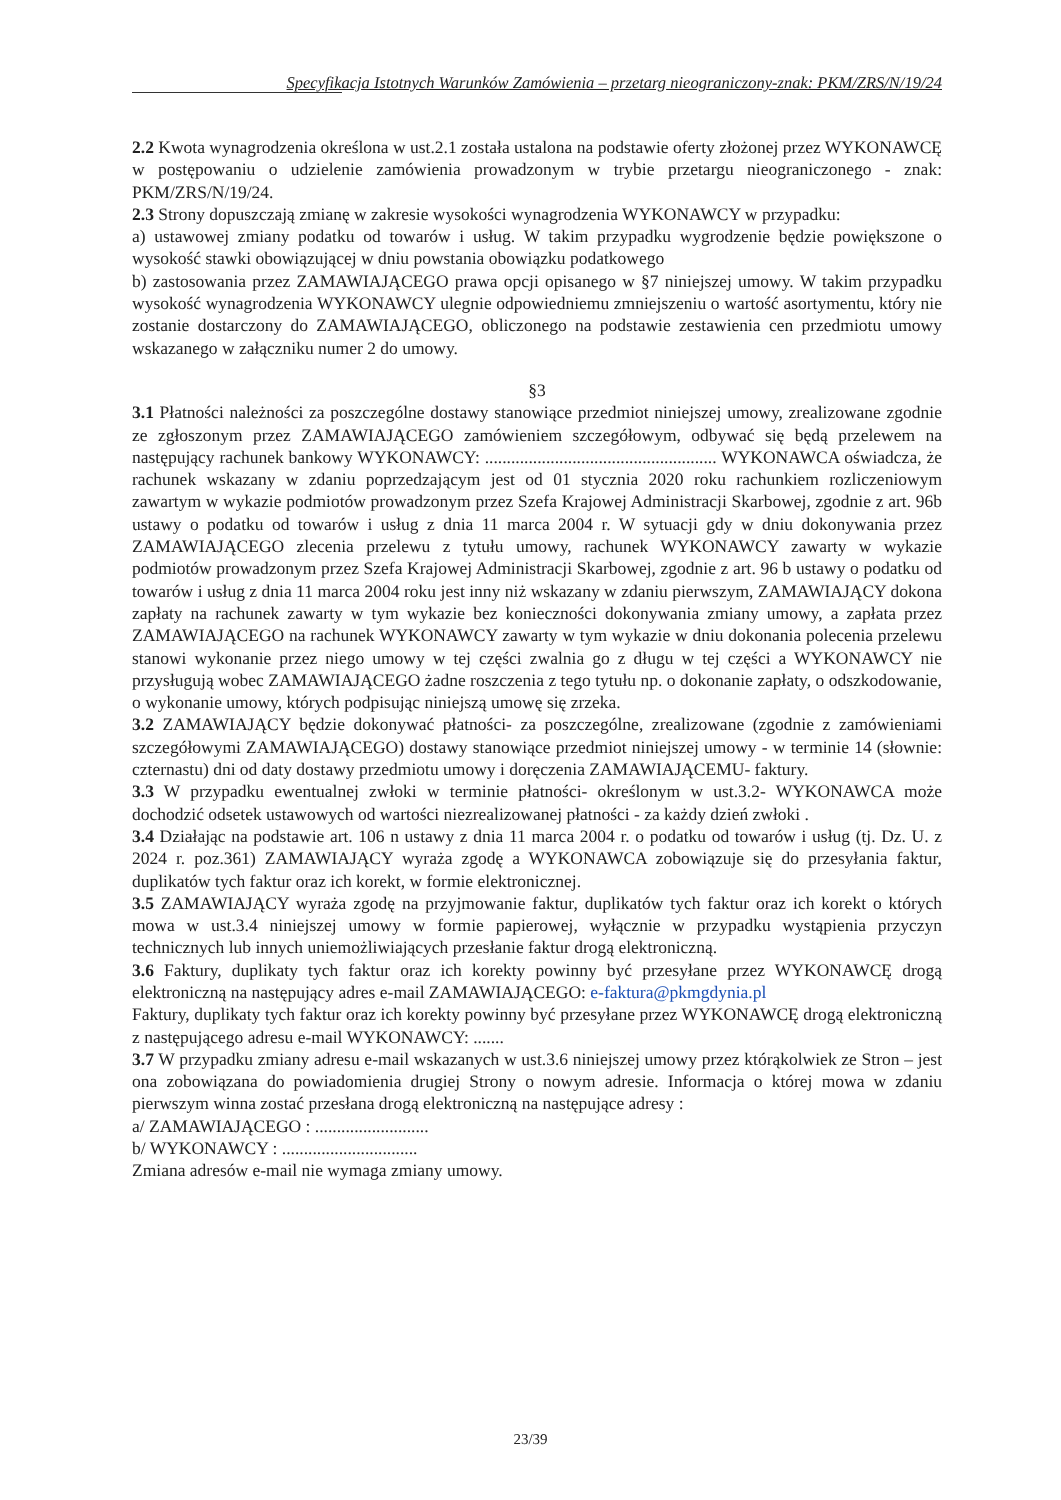Specyfikacja Istotnych Warunków Zamówienia – przetarg nieograniczony-znak: PKM/ZRS/N/19/24
2.2 Kwota wynagrodzenia określona w ust.2.1 została ustalona na podstawie oferty złożonej przez WYKONAWCĘ w postępowaniu o udzielenie zamówienia prowadzonym w trybie przetargu nieograniczonego - znak: PKM/ZRS/N/19/24.
2.3 Strony dopuszczają zmianę w zakresie wysokości wynagrodzenia WYKONAWCY w przypadku:
a) ustawowej zmiany podatku od towarów i usług. W takim przypadku wygrodzenie będzie powiększone o wysokość stawki obowiązującej w dniu powstania obowiązku podatkowego
b) zastosowania przez ZAMAWIAJĄCEGO prawa opcji opisanego w §7 niniejszej umowy. W takim przypadku wysokość wynagrodzenia WYKONAWCY ulegnie odpowiedniemu zmniejszeniu o wartość asortymentu, który nie zostanie dostarczony do ZAMAWIAJĄCEGO, obliczonego na podstawie zestawienia cen przedmiotu umowy wskazanego w załączniku numer 2 do umowy.
§3
3.1 Płatności należności za poszczególne dostawy stanowiące przedmiot niniejszej umowy, zrealizowane zgodnie ze zgłoszonym przez ZAMAWIAJĄCEGO zamówieniem szczegółowym, odbywać się będą przelewem na następujący rachunek bankowy WYKONAWCY: ..................................................... WYKONAWCA oświadcza, że rachunek wskazany w zdaniu poprzedzającym jest od 01 stycznia 2020 roku rachunkiem rozliczeniowym zawartym w wykazie podmiotów prowadzonym przez Szefa Krajowej Administracji Skarbowej, zgodnie z art. 96b ustawy o podatku od towarów i usług z dnia 11 marca 2004 r. W sytuacji gdy w dniu dokonywania przez ZAMAWIAJĄCEGO zlecenia przelewu z tytułu umowy, rachunek WYKONAWCY zawarty w wykazie podmiotów prowadzonym przez Szefa Krajowej Administracji Skarbowej, zgodnie z art. 96 b ustawy o podatku od towarów i usług z dnia 11 marca 2004 roku jest inny niż wskazany w zdaniu pierwszym, ZAMAWIAJĄCY dokona zapłaty na rachunek zawarty w tym wykazie bez konieczności dokonywania zmiany umowy, a zapłata przez ZAMAWIAJĄCEGO na rachunek WYKONAWCY zawarty w tym wykazie w dniu dokonania polecenia przelewu stanowi wykonanie przez niego umowy w tej części zwalnia go z długu w tej części a WYKONAWCY nie przysługują wobec ZAMAWIAJĄCEGO żadne roszczenia z tego tytułu np. o dokonanie zapłaty, o odszkodowanie, o wykonanie umowy, których podpisując niniejszą umowę się zrzeka.
3.2 ZAMAWIAJĄCY będzie dokonywać płatności- za poszczególne, zrealizowane (zgodnie z zamówieniami szczegółowymi ZAMAWIAJĄCEGO) dostawy stanowiące przedmiot niniejszej umowy - w terminie 14 (słownie: czternastu) dni od daty dostawy przedmiotu umowy i doręczenia ZAMAWIAJĄCEMU- faktury.
3.3 W przypadku ewentualnej zwłoki w terminie płatności- określonym w ust.3.2- WYKONAWCA może dochodzić odsetek ustawowych od wartości niezrealizowanej płatności - za każdy dzień zwłoki .
3.4 Działając na podstawie art. 106 n ustawy z dnia 11 marca 2004 r. o podatku od towarów i usług (tj. Dz. U. z 2024 r. poz.361) ZAMAWIAJĄCY wyraża zgodę a WYKONAWCA zobowiązuje się do przesyłania faktur, duplikatów tych faktur oraz ich korekt, w formie elektronicznej.
3.5 ZAMAWIAJĄCY wyraża zgodę na przyjmowanie faktur, duplikatów tych faktur oraz ich korekt o których mowa w ust.3.4 niniejszej umowy w formie papierowej, wyłącznie w przypadku wystąpienia przyczyn technicznych lub innych uniemożliwiających przesłanie faktur drogą elektroniczną.
3.6 Faktury, duplikaty tych faktur oraz ich korekty powinny być przesyłane przez WYKONAWCĘ drogą elektroniczną na następujący adres e-mail ZAMAWIAJĄCEGO: e-faktura@pkmgdynia.pl
Faktury, duplikaty tych faktur oraz ich korekty powinny być przesyłane przez WYKONAWCĘ drogą elektroniczną z następującego adresu e-mail WYKONAWCY: .......
3.7 W przypadku zmiany adresu e-mail wskazanych w ust.3.6 niniejszej umowy przez którąkolwiek ze Stron – jest ona zobowiązana do powiadomienia drugiej Strony o nowym adresie. Informacja o której mowa w zdaniu pierwszym winna zostać przesłana drogą elektroniczną na następujące adresy :
a/ ZAMAWIAJĄCEGO : ..........................
b/ WYKONAWCY : ...............................
Zmiana adresów e-mail nie wymaga zmiany umowy.
23/39